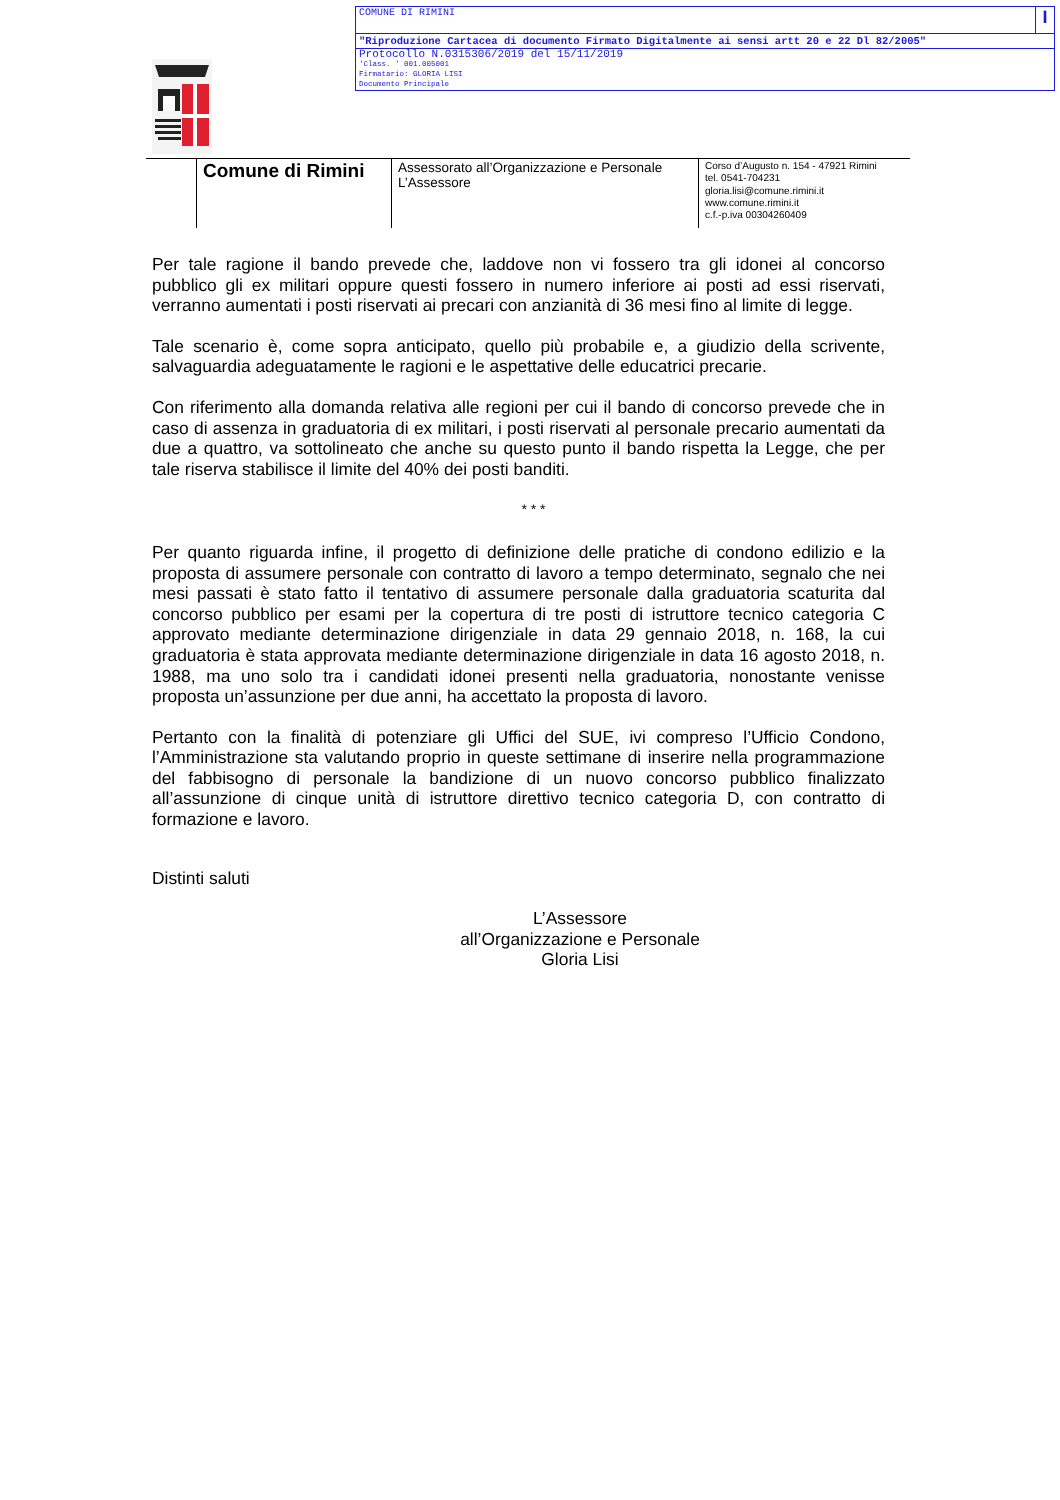COMUNE DI RIMINI I
"Riproduzione Cartacea di documento Firmato Digitalmente ai sensi artt 20 e 22 Dl 82/2005"
Protocollo N.0315306/2019 del 15/11/2019
'Class. ' 001.005001
Firmatario: GLORIA LISI
Documento Principale
Comune di Rimini
Assessorato all’Organizzazione e Personale
L’Assessore
Corso d’Augusto n. 154 - 47921 Rimini
tel. 0541-704231
gloria.lisi@comune.rimini.it
www.comune.rimini.it
c.f.-p.iva 00304260409
Per tale ragione il bando prevede che, laddove non vi fossero tra gli idonei al concorso pubblico gli ex militari oppure questi fossero in numero inferiore ai posti ad essi riservati, verranno aumentati i posti riservati ai precari con anzianità di 36 mesi fino al limite di legge.
Tale scenario è, come sopra anticipato, quello più probabile e, a giudizio della scrivente, salvaguardia adeguatamente le ragioni e le aspettative delle educatrici precarie.
Con riferimento alla domanda relativa alle regioni per cui il bando di concorso prevede che in caso di assenza in graduatoria di ex militari, i posti riservati al personale precario aumentati da due a quattro, va sottolineato che anche su questo punto il bando rispetta la Legge, che per tale riserva stabilisce il limite del 40% dei posti banditi.
* * *
Per quanto riguarda infine, il progetto di definizione delle pratiche di condono edilizio e la proposta di assumere personale con contratto di lavoro a tempo determinato, segnalo che nei mesi passati è stato fatto il tentativo di assumere personale dalla graduatoria scaturita dal concorso pubblico per esami per la copertura di tre posti di istruttore tecnico categoria C approvato mediante determinazione dirigenziale in data 29 gennaio 2018, n. 168, la cui graduatoria è stata approvata mediante determinazione dirigenziale in data 16 agosto 2018, n. 1988, ma uno solo tra i candidati idonei presenti nella graduatoria, nonostante venisse proposta un’assunzione per due anni, ha accettato la proposta di lavoro.
Pertanto con la finalità di potenziare gli Uffici del SUE, ivi compreso l’Ufficio Condono, l’Amministrazione sta valutando proprio in queste settimane di inserire nella programmazione del fabbisogno di personale la bandizione di un nuovo concorso pubblico finalizzato all’assunzione di cinque unità di istruttore direttivo tecnico categoria D, con contratto di formazione e lavoro.
Distinti saluti
L’Assessore
all’Organizzazione e Personale
Gloria Lisi